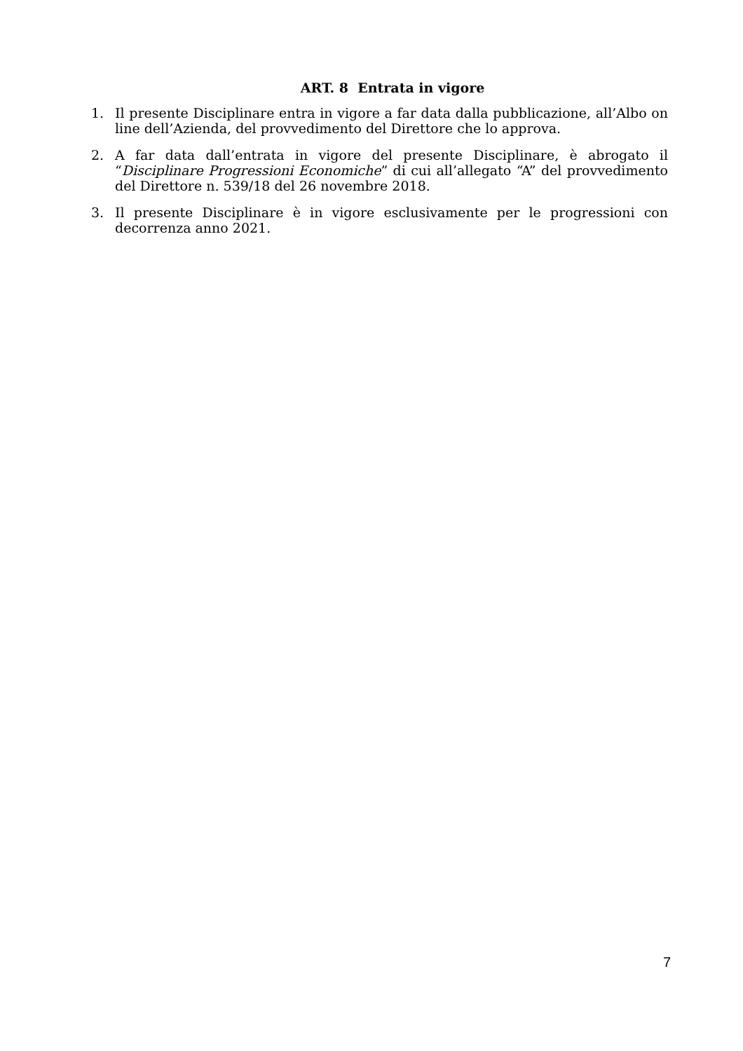ART. 8 Entrata in vigore
1. Il presente Disciplinare entra in vigore a far data dalla pubblicazione, all’Albo on line dell’Azienda, del provvedimento del Direttore che lo approva.
2. A far data dall’entrata in vigore del presente Disciplinare, è abrogato il “Disciplinare Progressioni Economiche” di cui all’allegato “A” del provvedimento del Direttore n. 539/18 del 26 novembre 2018.
3. Il presente Disciplinare è in vigore esclusivamente per le progressioni con decorrenza anno 2021.
7